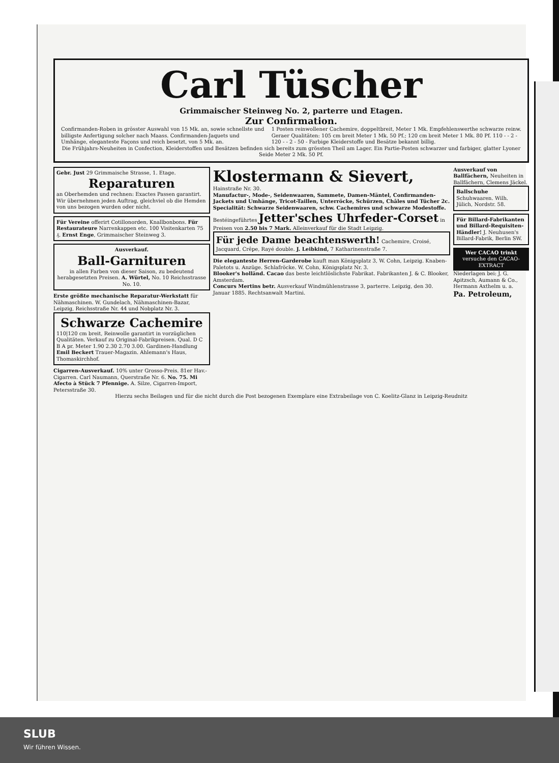Carl Tüscher
Grimmaischer Steinweg No. 2, parterre und Etagen.
Zur Confirmation.
Confirmanden-Roben in grösster Auswahl von 15 Mk. an, sowie schnellste und billigste Anfertigung solcher nach Maass. Confirmanden-Jaquets und Umhänge, eleganteste Façons und reich besetzt, von 5 Mk. an.
1 Posten reinwollener Cachemire, doppeltbreit, Meter 1 Mk. Empfehlenswerthe schwarze reinw. Geraer Qualitäten: 105 cm breit Meter 1 Mk. 50 Pf.; 120 cm breit Meter 1 Mk. 80 Pf. 110 - - 2 - 120 - - 2 - 50 - Farbige Kleiderstoffe und Besätze bekannt billig.
Die Frühjahrs-Neuheiten in Confection, Kleiderstoffen und Besätzen befinden sich bereits zum grössten Theil am Lager. Ein Partie-Posten schwarzer und farbiger, glatter Lyoner Seide Meter 2 Mk. 50 Pf.
Gebr. Just 29 Grimmaische Strasse, 1. Etage.
Reparaturen
an Oberhemden und rechnen: Exactes Passen garantirt. Wir übernehmen jeden Auftrag, gleichviel ob die Hemden von uns bezogen wurden oder nicht.
Für Vereine offerirt Cotillonorden, Knallbonbons. Für Restaurateure Narrenkappen etc. 100 Visitenkarten 75 ₰. Ernst Enge, Grimmaischer Steinweg 3.
Ausverkauf.
Ball-Garnituren
in allen Farben von dieser Saison, zu bedeutend herabgesetzten Preisen. A. Würtel, No. 10 Reichsstrasse No. 10.
Erste größte mechanische Reparatur-Werkstatt für Nähmaschinen. W. Gundelach, Nähmaschinen-Bazar, Leipzig, Reichsstraße Nr. 44 und Nobplatz Nr. 3.
Schwarze Cachemire
110|120 cm breit, Reinwolle garantirt in vorzüglichen Qualitäten. Verkauf zu Original-Fabrikpreisen. Qual. D C B A pr. Meter 1.90 2.30 2.70 3.00. Gardinen-Handlung Emil Beckert Trauer-Magazin. Ahlemann's Haus, Thomaskirchhof.
Cigarren-Ausverkauf. 10% unter Grosso-Preis. 81er Hav.-Cigarren. Carl Naumann, Querstraße Nr. 6. No. 75. Mi Afecto à Stück 7 Pfennige. A. Silze, Cigarren-Import, Petersstraße 30.
Klostermann & Sievert,
Hainstraße Nr. 30.
Manufactur-, Mode-, Seidenwaaren, Sammete, Damen-Mäntel, Confirmanden-Jackets und Umhänge, Tricot-Taillen, Unterröcke, Schürzen, Châles und Tücher 2c. Specialität: Schwarze Seidenwaaren, schw. Cachemires und schwarze Modestoffe.
Bestéingeführtes Jetter'sches Uhrfeder-Corset in Preisen von 2.50 bis 7 Mark. Alleinverkauf für die Stadt Leipzig.
Für jede Dame beachtenswerth! Cachemire, Croisé, Jacquard, Crêpe, Rayé double. J. Leibkind, 7 Katharinenstraße 7.
Die eleganteste Herren-Garderobe kauft man Königsplatz 3, W. Cohn, Leipzig. Knaben-Paletots u. Anzüge. Schlafröcke. W. Cohn, Königsplatz Nr. 3.
Blooker's holländ. Cacao das beste leichtlöslichste Fabrikat. Fabrikanten J. & C. Blooker, Amsterdam.
Concurs Mertins betr. Ausverkauf Windmühlenstrasse 3, parterre. Leipzig, den 30. Januar 1885. Rechtsanwalt Martini.
Ausverkauf von Ballfächern, Neuheiten in Ballfächern, Clemens Jäckel.
Ballschuhe Schuhwaaren. Wilh. Jülich, Nordstr. 58.
Für Billard-Fabrikanten und Billard-Requisiten-Händler! J. Neuhusen's Billard-Fabrik, Berlin SW.
Wer CACAO trinkt versuche den CACAO-EXTRACT
Niederlagen bei: J. G. Apitzsch, Aumann & Co., Hermann Axthelm u. a.
Pa. Petroleum,
Hierzu sechs Beilagen und für die nicht durch die Post bezogenen Exemplare eine Extrabeilage von C. Koelitz-Glanz in Leipzig-Reudnitz
SLUB
Wir führen Wissen.